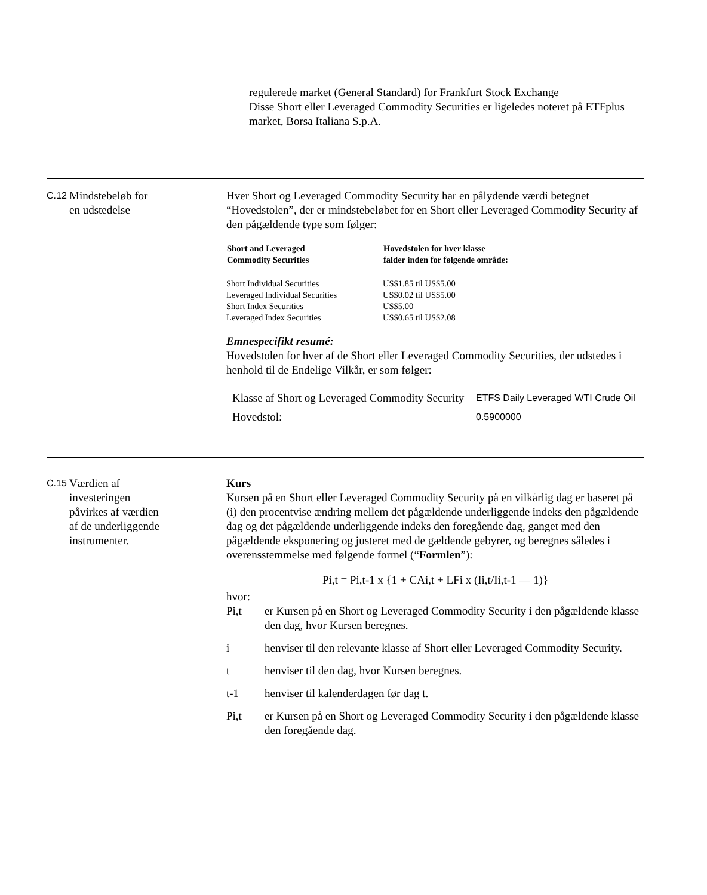regulerede market (General Standard) for Frankfurt Stock Exchange
Disse Short eller Leveraged Commodity Securities er ligeledes noteret på ETFplus market, Borsa Italiana S.p.A.
C.12
Mindstebeløb for
en udstedelse
Hver Short og Leveraged Commodity Security har en pålydende værdi betegnet “Hovedstolen”, der er mindstebeløbet for en Short eller Leveraged Commodity Security af den pågældende type som følger:
| Short and Leveraged Commodity Securities | Hovedstolen for hver klasse falder inden for følgende område: |
| --- | --- |
| Short Individual Securities | US$1.85 til US$5.00 |
| Leveraged Individual Securities | US$0.02 til US$5.00 |
| Short Index Securities | US$5.00 |
| Leveraged Index Securities | US$0.65 til US$2.08 |
Emnespecifikt resumé:
Hovedstolen for hver af de Short eller Leveraged Commodity Securities, der udstedes i henhold til de Endelige Vilkår, er som følger:
| Klasse af Short og Leveraged Commodity Security | ETFS Daily Leveraged WTI Crude Oil |
| Hovedstol: | 0.5900000 |
C.15
Værdien af
investeringen
påvirkes af værdien
af de underliggende
instrumenter.
Kurs
Kursen på en Short eller Leveraged Commodity Security på en vilkårlig dag er baseret på (i) den procentvise ændring mellem det pågældende underliggende indeks den pågældende dag og det pågældende underliggende indeks den foregående dag, ganget med den pågældende eksponering og justeret med de gældende gebyrer, og beregnes således i overensstemmelse med følgende formel (“Formlen”):
Pi,t = Pi,t-1 x {1 + CAi,t + LFi x (Ii,t/Ii,t-1 — 1)}
hvor:
Pi,t er Kursen på en Short og Leveraged Commodity Security i den pågældende klasse den dag, hvor Kursen beregnes.
i henviser til den relevante klasse af Short eller Leveraged Commodity Security.
t henviser til den dag, hvor Kursen beregnes.
t-1 henviser til kalenderdagen før dag t.
Pi,t er Kursen på en Short og Leveraged Commodity Security i den pågældende klasse den foregående dag.